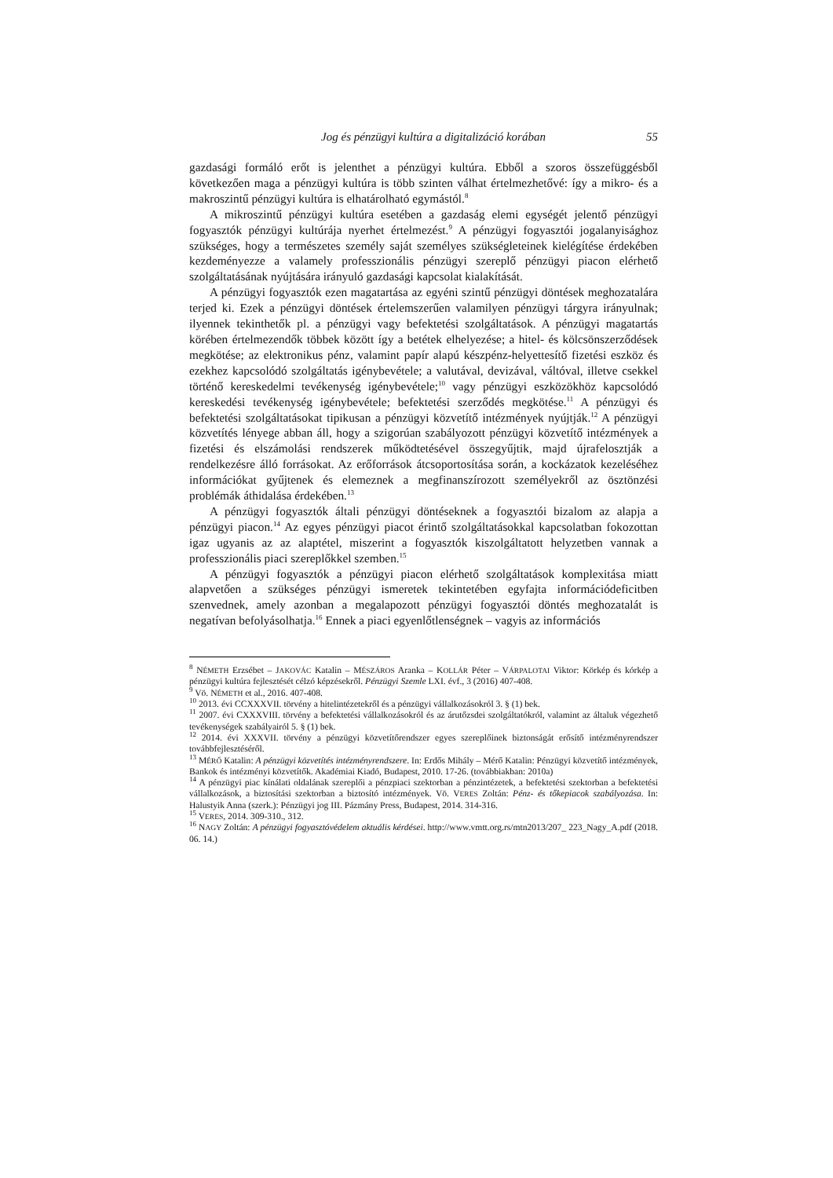Jog és pénzügyi kultúra a digitalizáció korában 55
gazdasági formáló erőt is jelenthet a pénzügyi kultúra. Ebből a szoros összefüggésből következően maga a pénzügyi kultúra is több szinten válhat értelmezhetővé: így a mikro- és a makroszintű pénzügyi kultúra is elhatárolható egymástól.<sup>8</sup>
A mikroszintű pénzügyi kultúra esetében a gazdaság elemi egységét jelentő pénzügyi fogyasztók pénzügyi kultúrája nyerhet értelmezést.<sup>9</sup> A pénzügyi fogyasztói jogalanyisághoz szükséges, hogy a természetes személy saját személyes szükségleteinek kielégítése érdekében kezdeményezze a valamely professzionális pénzügyi szereplő pénzügyi piacon elérhető szolgáltatásának nyújtására irányuló gazdasági kapcsolat kialakítását.
A pénzügyi fogyasztók ezen magatartása az egyéni szintű pénzügyi döntések meghozatalára terjed ki. Ezek a pénzügyi döntések értelemszerűen valamilyen pénzügyi tárgyra irányulnak; ilyennek tekinthetők pl. a pénzügyi vagy befektetési szolgáltatások. A pénzügyi magatartás körében értelmezendők többek között így a betétek elhelyezése; a hitel- és kölcsönszerződések megkötése; az elektronikus pénz, valamint papír alapú készpénz-helyettesítő fizetési eszköz és ezekhez kapcsolódó szolgáltatás igénybevétele; a valutával, devizával, váltóval, illetve csekkel történő kereskedelmi tevékenység igénybevétele;<sup>10</sup> vagy pénzügyi eszközökhöz kapcsolódó kereskedési tevékenység igénybevétele; befektetési szerződés megkötése.<sup>11</sup> A pénzügyi és befektetési szolgáltatásokat tipikusan a pénzügyi közvetítő intézmények nyújtják.<sup>12</sup> A pénzügyi közvetítés lényege abban áll, hogy a szigorúan szabályozott pénzügyi közvetítő intézmények a fizetési és elszámolási rendszerek működtetésével összegyűjtik, majd újrafelosztják a rendelkezésre álló forrásokat. Az erőforrások átcsoportosítása során, a kockázatok kezeléséhez információkat gyűjtenek és elemeznek a megfinanszírozott személyekről az ösztönzési problémák áthidalása érdekében.<sup>13</sup>
A pénzügyi fogyasztók általi pénzügyi döntéseknek a fogyasztói bizalom az alapja a pénzügyi piacon.<sup>14</sup> Az egyes pénzügyi piacot érintő szolgáltatásokkal kapcsolatban fokozottan igaz ugyanis az az alaptétel, miszerint a fogyasztók kiszolgáltatott helyzetben vannak a professzionális piaci szereplőkkel szemben.<sup>15</sup>
A pénzügyi fogyasztók a pénzügyi piacon elérhető szolgáltatások komplexitása miatt alapvetően a szükséges pénzügyi ismeretek tekintetében egyfajta információdeficitben szenvednek, amely azonban a megalapozott pénzügyi fogyasztói döntés meghozatalát is negatívan befolyásolhatja.<sup>16</sup> Ennek a piaci egyenlőtlenségnek – vagyis az információs
<sup>8</sup> NÉMETH Erzsébet – JAKOVÁC Katalin – MÉSZÁROS Aranka – KOLLÁR Péter – VÁRPALOTAI Viktor: Körkép és kórkép a pénzügyi kultúra fejlesztését célzó képzésekről. Pénzügyi Szemle LXI. évf., 3 (2016) 407-408.
<sup>9</sup> Vö. NÉMETH et al., 2016. 407-408.
<sup>10</sup> 2013. évi CCXXXVII. törvény a hitelintézetekről és a pénzügyi vállalkozásokról 3. § (1) bek.
<sup>11</sup> 2007. évi CXXXVIII. törvény a befektetési vállalkozásokról és az árutőzsdei szolgáltatókról, valamint az általuk végezhető tevékenységek szabályairól 5. § (1) bek.
<sup>12</sup> 2014. évi XXXVII. törvény a pénzügyi közvetítőrendszer egyes szereplőinek biztonságát erősítő intézményrendszer továbbfejlesztéséről.
<sup>13</sup> MÉRŐ Katalin: A pénzügyi közvetítés intézményrendszere. In: Erdős Mihály – Mérő Katalin: Pénzügyi közvetítő intézmények, Bankok és intézményi közvetítők. Akadémiai Kiadó, Budapest, 2010. 17-26. (továbbiakban: 2010a)
<sup>14</sup> A pénzügyi piac kínálati oldalának szereplői a pénzpiaci szektorban a pénzintézetek, a befektetési szektorban a befektetési vállalkozások, a biztosítási szektorban a biztosító intézmények. Vö. VERES Zoltán: Pénz- és tőkepiacok szabályozása. In: Halustyik Anna (szerk.): Pénzügyi jog III. Pázmány Press, Budapest, 2014. 314-316.
<sup>15</sup> VERES, 2014. 309-310., 312.
<sup>16</sup> NAGY Zoltán: A pénzügyi fogyasztóvédelem aktuális kérdései. http://www.vmtt.org.rs/mtn2013/207_ 223_Nagy_A.pdf (2018. 06. 14.)